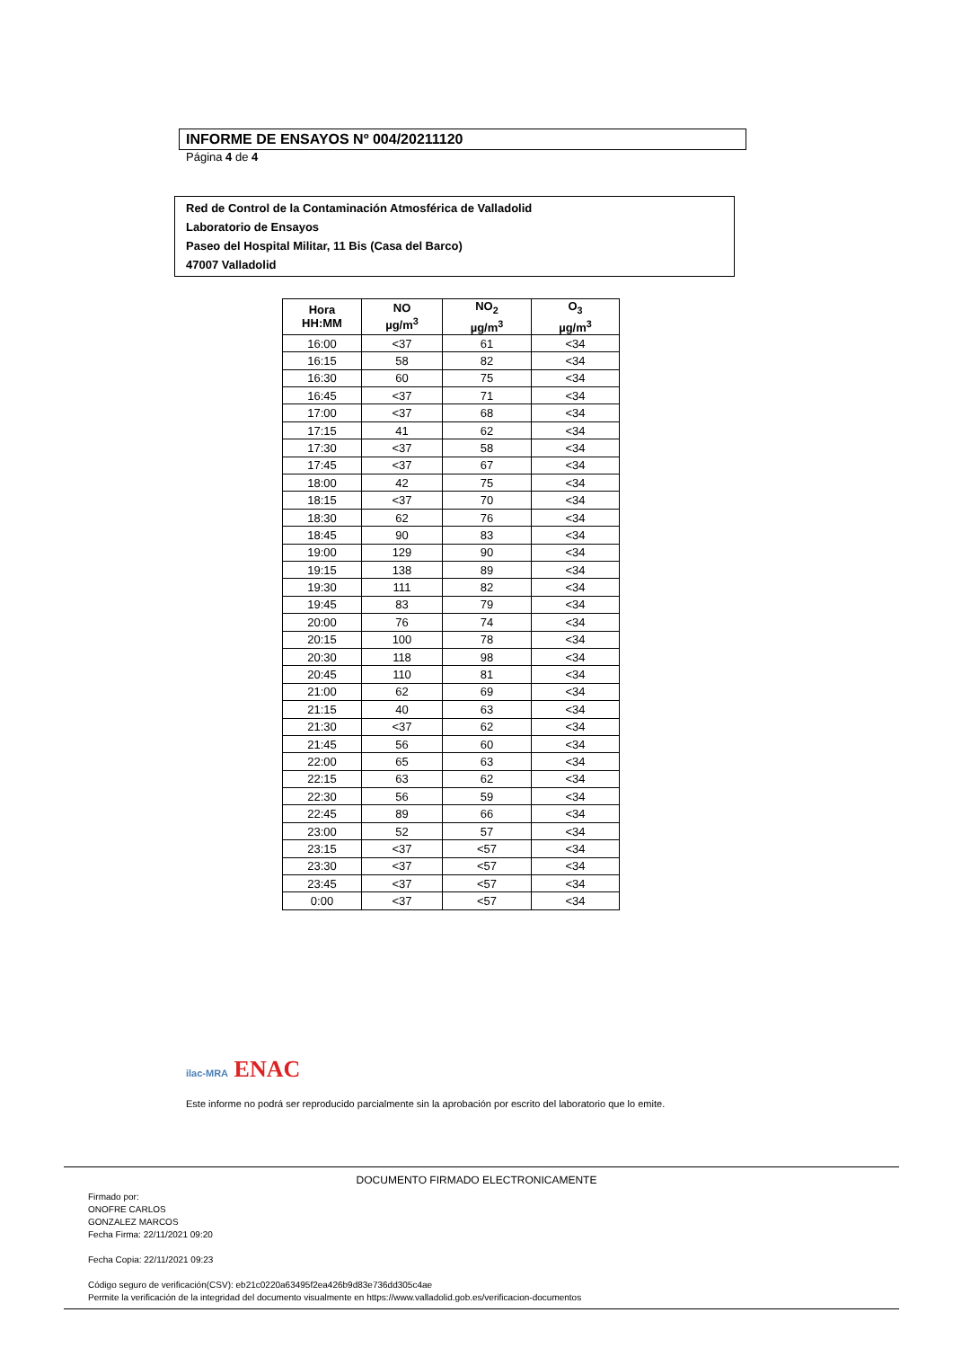INFORME DE ENSAYOS Nº 004/20211120
Página 4 de 4
Red de Control de la Contaminación Atmosférica de Valladolid
Laboratorio de Ensayos
Paseo del Hospital Militar, 11 Bis (Casa del Barco)
47007 Valladolid
| Hora HH:MM | NO µg/m<sup>3</sup> | NO<sub>2</sub> µg/m<sup>3</sup> | O<sub>3</sub> µg/m<sup>3</sup> |
| --- | --- | --- | --- |
| 16:00 | <37 | 61 | <34 |
| 16:15 | 58 | 82 | <34 |
| 16:30 | 60 | 75 | <34 |
| 16:45 | <37 | 71 | <34 |
| 17:00 | <37 | 68 | <34 |
| 17:15 | 41 | 62 | <34 |
| 17:30 | <37 | 58 | <34 |
| 17:45 | <37 | 67 | <34 |
| 18:00 | 42 | 75 | <34 |
| 18:15 | <37 | 70 | <34 |
| 18:30 | 62 | 76 | <34 |
| 18:45 | 90 | 83 | <34 |
| 19:00 | 129 | 90 | <34 |
| 19:15 | 138 | 89 | <34 |
| 19:30 | 111 | 82 | <34 |
| 19:45 | 83 | 79 | <34 |
| 20:00 | 76 | 74 | <34 |
| 20:15 | 100 | 78 | <34 |
| 20:30 | 118 | 98 | <34 |
| 20:45 | 110 | 81 | <34 |
| 21:00 | 62 | 69 | <34 |
| 21:15 | 40 | 63 | <34 |
| 21:30 | <37 | 62 | <34 |
| 21:45 | 56 | 60 | <34 |
| 22:00 | 65 | 63 | <34 |
| 22:15 | 63 | 62 | <34 |
| 22:30 | 56 | 59 | <34 |
| 22:45 | 89 | 66 | <34 |
| 23:00 | 52 | 57 | <34 |
| 23:15 | <37 | <57 | <34 |
| 23:30 | <37 | <57 | <34 |
| 23:45 | <37 | <57 | <34 |
| 0:00 | <37 | <57 | <34 |
ilac-MRA ENAC
Este informe no podrá ser reproducido parcialmente sin la aprobación por escrito del laboratorio que lo emite.
DOCUMENTO FIRMADO ELECTRONICAMENTE
Firmado por:
ONOFRE CARLOS
GONZALEZ MARCOS
Fecha Firma: 22/11/2021 09:20
Fecha Copia: 22/11/2021 09:23
Código seguro de verificación(CSV): eb21c0220a63495f2ea426b9d83e736dd305c4ae
Permite la verificación de la integridad del documento visualmente en https://www.valladolid.gob.es/verificacion-documentos